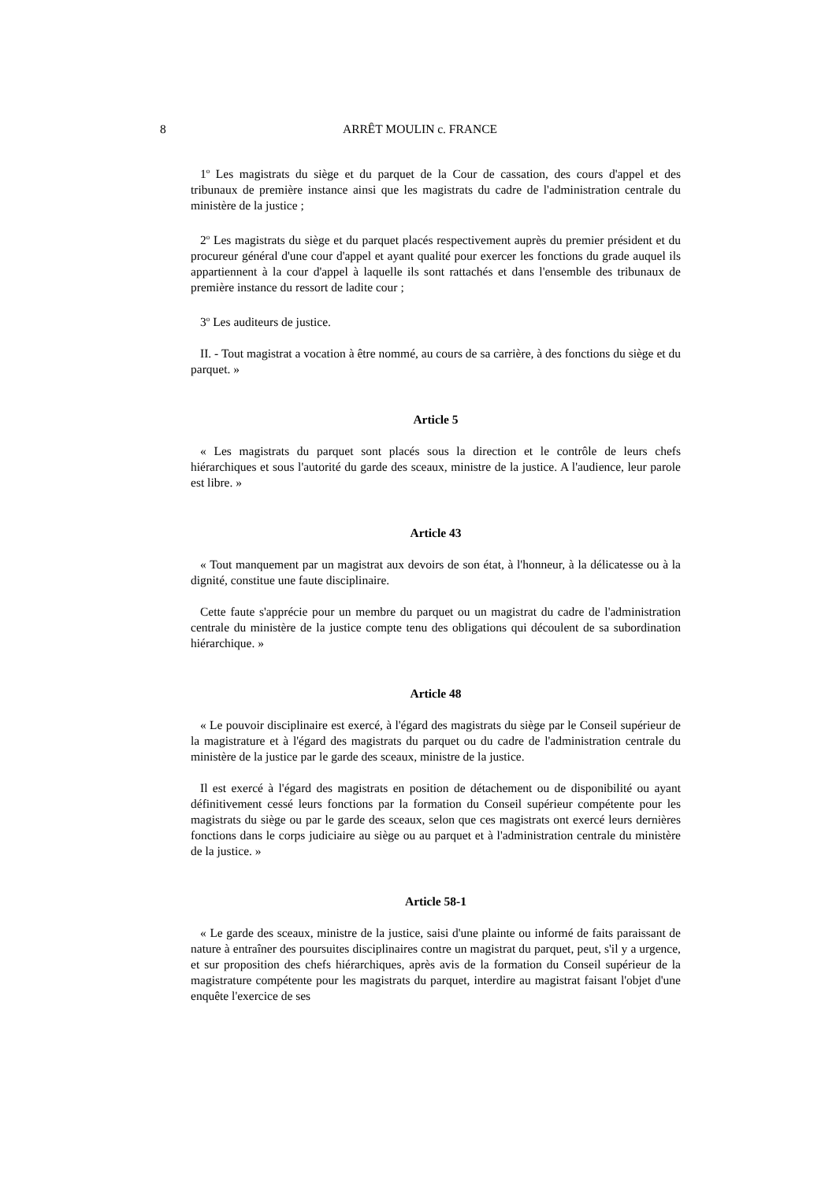8 ARRÊT MOULIN c. FRANCE
1<sup>o</sup> Les magistrats du siège et du parquet de la Cour de cassation, des cours d'appel et des tribunaux de première instance ainsi que les magistrats du cadre de l'administration centrale du ministère de la justice ;
2<sup>o</sup> Les magistrats du siège et du parquet placés respectivement auprès du premier président et du procureur général d'une cour d'appel et ayant qualité pour exercer les fonctions du grade auquel ils appartiennent à la cour d'appel à laquelle ils sont rattachés et dans l'ensemble des tribunaux de première instance du ressort de ladite cour ;
3<sup>o</sup> Les auditeurs de justice.
II. - Tout magistrat a vocation à être nommé, au cours de sa carrière, à des fonctions du siège et du parquet. »
Article 5
« Les magistrats du parquet sont placés sous la direction et le contrôle de leurs chefs hiérarchiques et sous l'autorité du garde des sceaux, ministre de la justice. A l'audience, leur parole est libre. »
Article 43
« Tout manquement par un magistrat aux devoirs de son état, à l'honneur, à la délicatesse ou à la dignité, constitue une faute disciplinaire.
Cette faute s'apprécie pour un membre du parquet ou un magistrat du cadre de l'administration centrale du ministère de la justice compte tenu des obligations qui découlent de sa subordination hiérarchique. »
Article 48
« Le pouvoir disciplinaire est exercé, à l'égard des magistrats du siège par le Conseil supérieur de la magistrature et à l'égard des magistrats du parquet ou du cadre de l'administration centrale du ministère de la justice par le garde des sceaux, ministre de la justice.
Il est exercé à l'égard des magistrats en position de détachement ou de disponibilité ou ayant définitivement cessé leurs fonctions par la formation du Conseil supérieur compétente pour les magistrats du siège ou par le garde des sceaux, selon que ces magistrats ont exercé leurs dernières fonctions dans le corps judiciaire au siège ou au parquet et à l'administration centrale du ministère de la justice. »
Article 58-1
« Le garde des sceaux, ministre de la justice, saisi d'une plainte ou informé de faits paraissant de nature à entraîner des poursuites disciplinaires contre un magistrat du parquet, peut, s'il y a urgence, et sur proposition des chefs hiérarchiques, après avis de la formation du Conseil supérieur de la magistrature compétente pour les magistrats du parquet, interdire au magistrat faisant l'objet d'une enquête l'exercice de ses